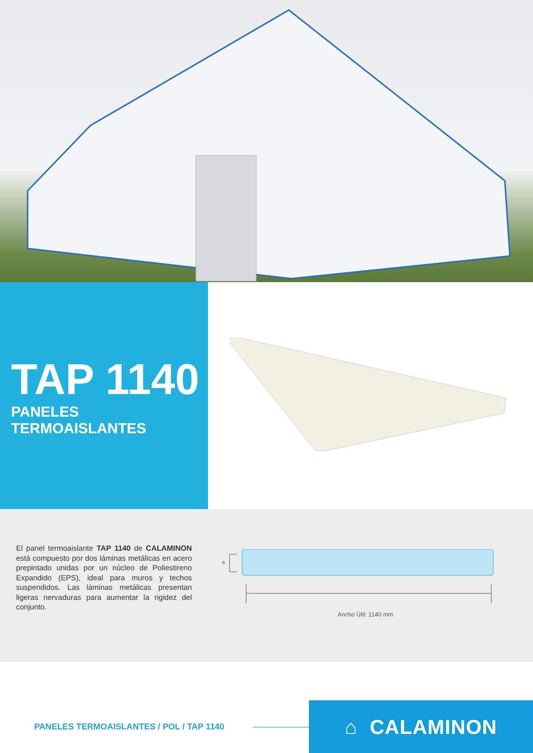TAP 1140
PANELES TERMOAISLANTES
El panel termoaislante TAP 1140 de CALAMINON está compuesto por dos láminas metálicas en acero prepintado unidas por un núcleo de Poliestireno Expandido (EPS), ideal para muros y techos suspendidos. Las láminas metálicas presentan ligeras nervaduras para aumentar la rigidez del conjunto.
e
Ancho Útil: 1140 mm
PANELES TERMOAISLANTES / POL / TAP 1140
⌂ CALAMINON